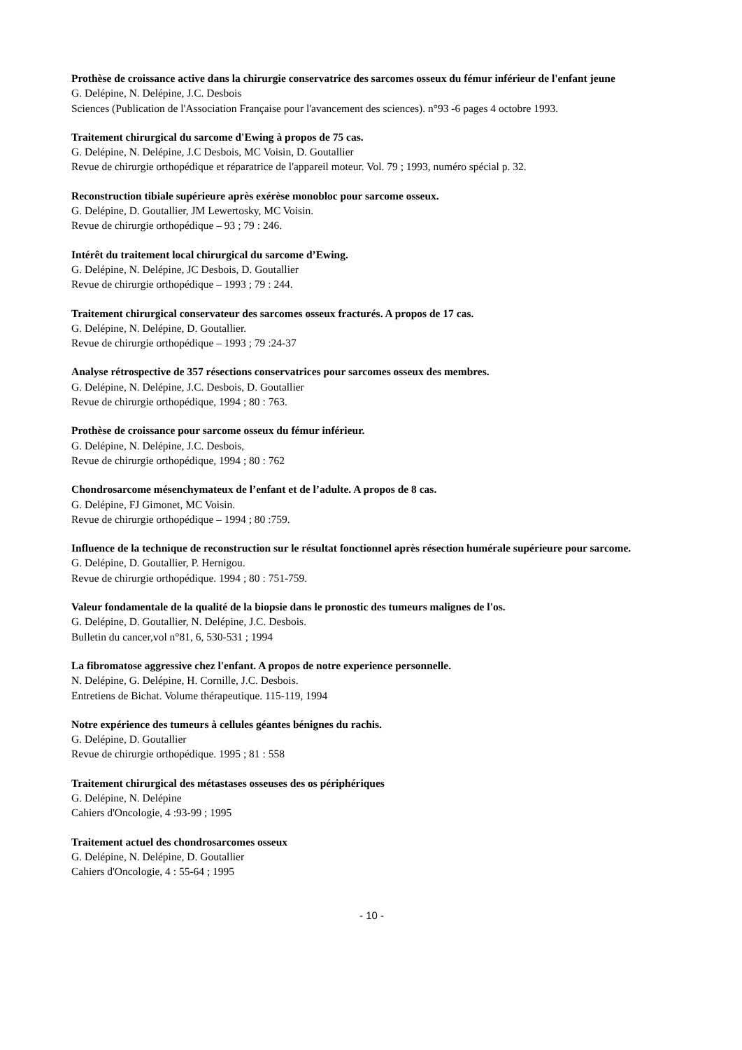Prothèse de croissance active dans la chirurgie conservatrice des sarcomes osseux du fémur inférieur de l'enfant jeune
G. Delépine, N. Delépine, J.C. Desbois
Sciences (Publication de l'Association Française pour l'avancement des sciences). n°93 -6 pages 4 octobre 1993.
Traitement chirurgical du sarcome d'Ewing à propos de 75 cas.
G. Delépine, N. Delépine, J.C Desbois, MC Voisin, D. Goutallier
Revue de chirurgie orthopédique et réparatrice de l'appareil moteur. Vol. 79 ; 1993, numéro spécial p. 32.
Reconstruction tibiale supérieure après exérèse monobloc pour sarcome osseux.
G. Delépine, D. Goutallier, JM Lewertosky, MC Voisin.
Revue de chirurgie orthopédique – 93 ; 79 : 246.
Intérêt du traitement local chirurgical du sarcome d’Ewing.
G. Delépine, N. Delépine, JC Desbois, D. Goutallier
Revue de chirurgie orthopédique – 1993 ; 79 : 244.
Traitement chirurgical conservateur des sarcomes osseux fracturés. A propos de 17 cas.
G. Delépine, N. Delépine, D. Goutallier.
Revue de chirurgie orthopédique – 1993 ; 79 :24-37
Analyse rétrospective de 357 résections conservatrices pour sarcomes osseux des membres.
G. Delépine, N. Delépine, J.C. Desbois, D. Goutallier
Revue de chirurgie orthopédique, 1994 ; 80 : 763.
Prothèse de croissance pour sarcome osseux du fémur inférieur.
G. Delépine, N. Delépine, J.C. Desbois,
Revue de chirurgie orthopédique, 1994 ; 80 : 762
Chondrosarcome mésenchymateux de l’enfant et de l’adulte. A propos de 8 cas.
G. Delépine, FJ Gimonet, MC Voisin.
Revue de chirurgie orthopédique – 1994 ; 80 :759.
Influence de la technique de reconstruction sur le résultat fonctionnel après résection humérale supérieure pour sarcome.
G. Delépine, D. Goutallier, P. Hernigou.
Revue de chirurgie orthopédique. 1994 ; 80 : 751-759.
Valeur fondamentale de la qualité de la biopsie dans le pronostic des tumeurs malignes de l'os.
G. Delépine, D. Goutallier, N. Delépine, J.C. Desbois.
Bulletin du cancer,vol n°81, 6, 530-531 ; 1994
La fibromatose aggressive chez l'enfant. A propos de notre experience personnelle.
N. Delépine, G. Delépine, H. Cornille, J.C. Desbois.
Entretiens de Bichat. Volume thérapeutique. 115-119, 1994
Notre expérience des tumeurs à cellules géantes bénignes du rachis.
G. Delépine, D. Goutallier
Revue de chirurgie orthopédique. 1995 ; 81 : 558
Traitement chirurgical des métastases osseuses des os périphériques
G. Delépine, N. Delépine
Cahiers d'Oncologie, 4 :93-99 ; 1995
Traitement actuel des chondrosarcomes osseux
G. Delépine, N. Delépine, D. Goutallier
Cahiers d'Oncologie, 4 : 55-64 ; 1995
- 10 -